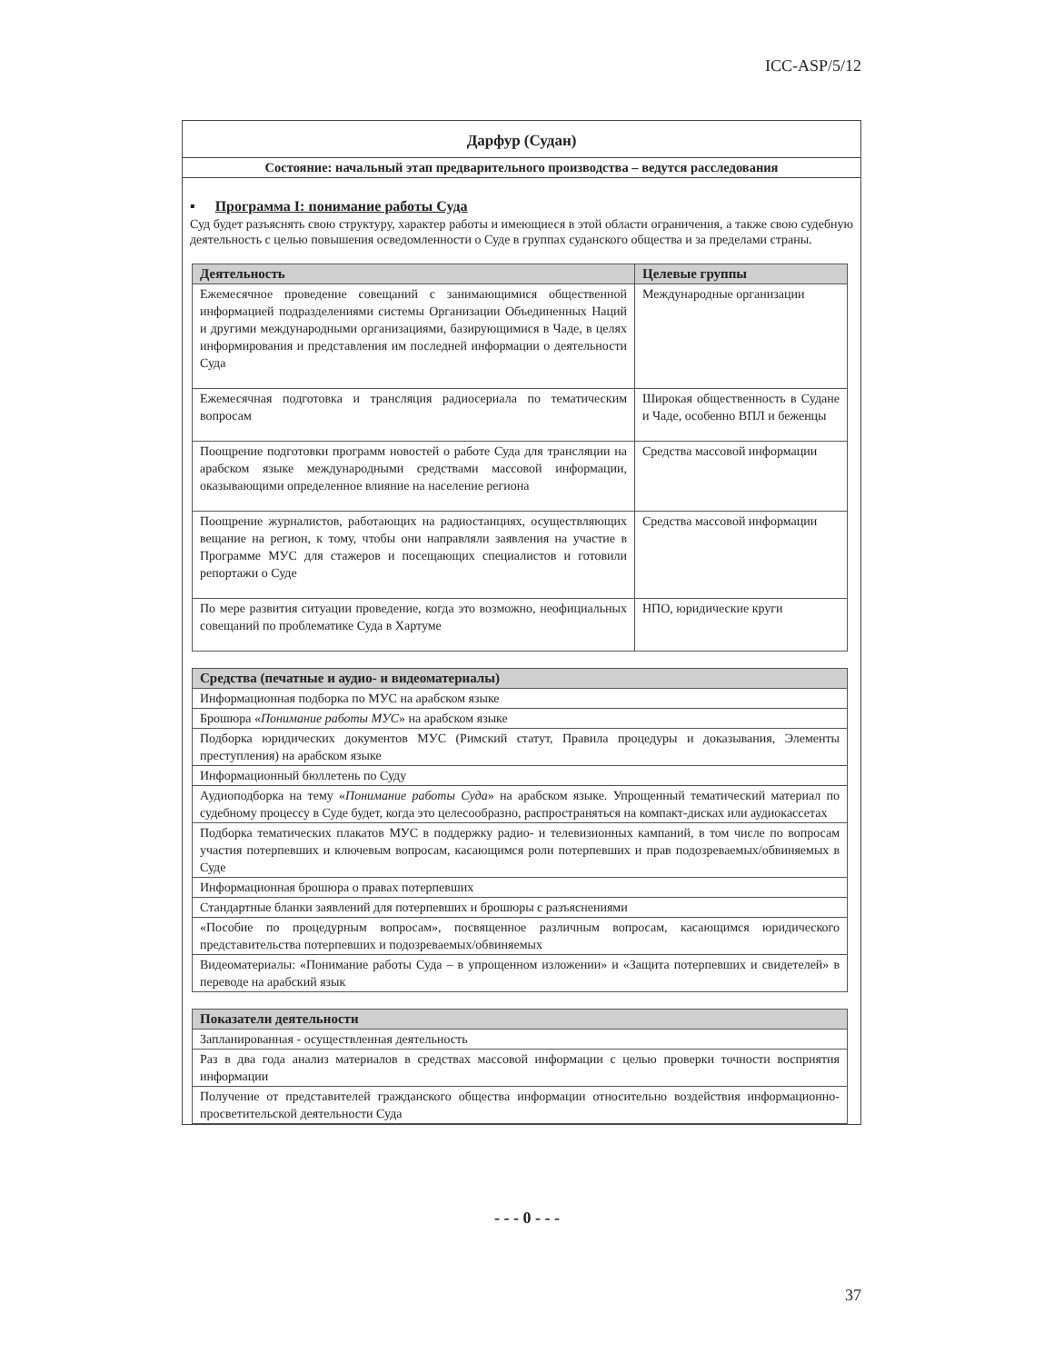ICC-ASP/5/12
Дарфур (Судан)
Состояние: начальный этап предварительного производства – ведутся расследования
▪ Программа I: понимание работы Суда
Суд будет разъяснять свою структуру, характер работы и имеющиеся в этой области ограничения, а также свою судебную деятельность с целью повышения осведомленности о Суде в группах суданского общества и за пределами страны.
| Деятельность | Целевые группы |
| --- | --- |
| Ежемесячное проведение совещаний с занимающимися общественной информацией подразделениями системы Организации Объединенных Наций и другими международными организациями, базирующимися в Чаде, в целях информирования и представления им последней информации о деятельности Суда | Международные организации |
| Ежемесячная подготовка и трансляция радиосериала по тематическим вопросам | Широкая общественность в Судане и Чаде, особенно ВПЛ и беженцы |
| Поощрение подготовки программ новостей о работе Суда для трансляции на арабском языке международными средствами массовой информации, оказывающими определенное влияние на население региона | Средства массовой информации |
| Поощрение журналистов, работающих на радиостанциях, осуществляющих вещание на регион, к тому, чтобы они направляли заявления на участие в Программе МУС для стажеров и посещающих специалистов и готовили репортажи о Суде | Средства массовой информации |
| По мере развития ситуации проведение, когда это возможно, неофициальных совещаний по проблематике Суда в Хартуме | НПО, юридические круги |
| Средства (печатные и аудио- и видеоматериалы) |
| --- |
| Информационная подборка по МУС на арабском языке |
| Брошюра « Понимание работы МУС » на арабском языке |
| Подборка юридических документов МУС (Римский статут, Правила процедуры и доказывания, Элементы преступления) на арабском языке |
| Информационный бюллетень по Суду |
| Аудиоподборка на тему « Понимание работы Суда » на арабском языке. Упрощенный тематический материал по судебному процессу в Суде будет, когда это целесообразно, распространяться на компакт-дисках или аудиокассетах |
| Подборка тематических плакатов МУС в поддержку радио- и телевизионных кампаний, в том числе по вопросам участия потерпевших и ключевым вопросам, касающимся роли потерпевших и прав подозреваемых/обвиняемых в Суде |
| Информационная брошюра о правах потерпевших |
| Стандартные бланки заявлений для потерпевших и брошюры с разъяснениями |
| «Пособие по процедурным вопросам», посвященное различным вопросам, касающимся юридического представительства потерпевших и подозреваемых/обвиняемых |
| Видеоматериалы: «Понимание работы Суда – в упрощенном изложении» и «Защита потерпевших и свидетелей» в переводе на арабский язык |
| Показатели деятельности |
| --- |
| Запланированная - осуществленная деятельность |
| Раз в два года анализ материалов в средствах массовой информации с целью проверки точности восприятия информации |
| Получение от представителей гражданского общества информации относительно воздействия информационно-просветительской деятельности Суда |
- - - 0 - - -
37